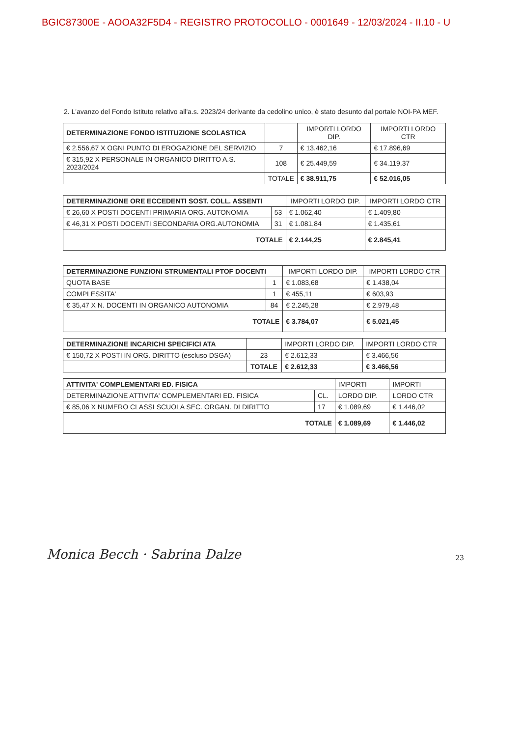BGIC87300E - AOOA32F5D4 - REGISTRO PROTOCOLLO - 0001649 - 12/03/2024 - II.10 - U
2. L'avanzo del Fondo Istituto relativo all'a.s. 2023/24 derivante da cedolino unico, è stato desunto dal portale NOI-PA MEF.
| DETERMINAZIONE FONDO ISTITUZIONE SCOLASTICA | | IMPORTI LORDO DIP. | IMPORTI LORDO CTR |
| € 2.556,67 X OGNI PUNTO DI EROGAZIONE DEL SERVIZIO | 7 | € 13.462,16 | € 17.896,69 |
| € 315,92 X PERSONALE IN ORGANICO DIRITTO A.S. 2023/2024 | 108 | € 25.449,59 | € 34.119,37 |
| | TOTALE | € 38.911,75 | € 52.016,05 |
| DETERMINAZIONE ORE ECCEDENTI SOST. COLL. ASSENTI | | IMPORTI LORDO DIP. | IMPORTI LORDO CTR |
| € 26,60 X POSTI DOCENTI PRIMARIA ORG. AUTONOMIA | 53 | € 1.062,40 | € 1.409,80 |
| € 46,31 X POSTI DOCENTI SECONDARIA ORG.AUTONOMIA | 31 | € 1.081,84 | € 1.435,61 |
| TOTALE | | € 2.144,25 | € 2.845,41 |
| DETERMINAZIONE FUNZIONI STRUMENTALI PTOF DOCENTI | | IMPORTI LORDO DIP. | IMPORTI LORDO CTR |
| QUOTA BASE | 1 | € 1.083,68 | € 1.438,04 |
| COMPLESSITA' | 1 | € 455,11 | € 603,93 |
| € 35,47 X N. DOCENTI IN ORGANICO AUTONOMIA | 84 | € 2.245,28 | € 2.979,48 |
| TOTALE | | € 3.784,07 | € 5.021,45 |
| DETERMINAZIONE INCARICHI SPECIFICI ATA | | IMPORTI LORDO DIP. | IMPORTI LORDO CTR |
| € 150,72 X POSTI IN ORG. DIRITTO (escluso DSGA) | 23 | € 2.612,33 | € 3.466,56 |
| | TOTALE | € 2.612,33 | € 3.466,56 |
| ATTIVITA' COMPLEMENTARI ED. FISICA | | IMPORTI | IMPORTI |
| DETERMINAZIONE ATTIVITA' COMPLEMENTARI ED. FISICA | CL. | LORDO DIP. | LORDO CTR |
| € 85,06 X NUMERO CLASSI SCUOLA SEC. ORGAN. DI DIRITTO | 17 | € 1.089,69 | € 1.446,02 |
| TOTALE | | € 1.089,69 | € 1.446,02 |
Monica Becch · Sabrina Dalze 23